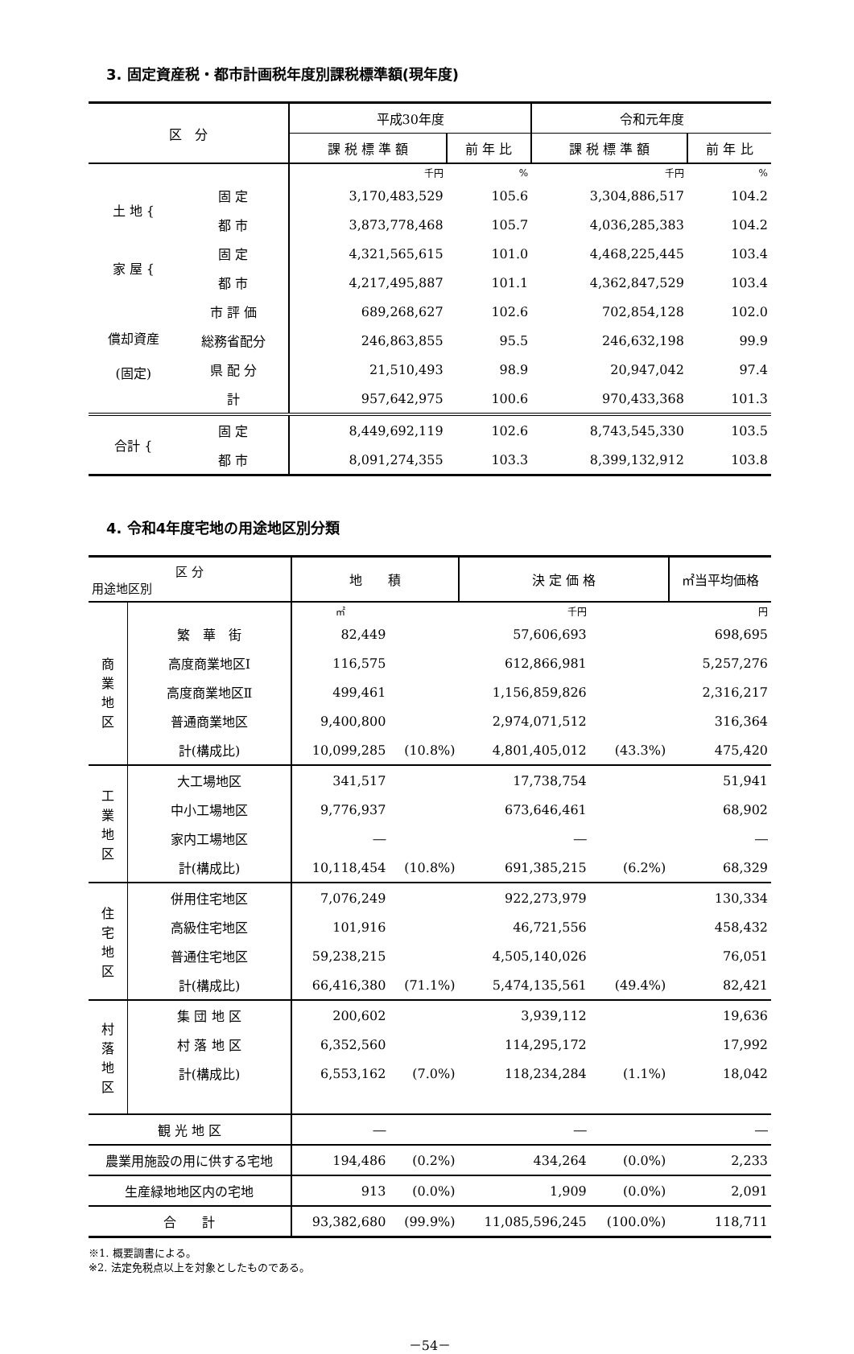3. 固定資産税・都市計画税年度別課税標準額(現年度)
| 区 分 | | 平成30年度 | | 令和元年度 | |
| --- | --- | --- | --- | --- | --- |
| | | 課 税 標 準 額 | 前 年 比 | 課 税 標 準 額 | 前 年 比 |
| | | 千円 | % | 千円 | % |
| 土 地 { | 固 定 | 3,170,483,529 | 105.6 | 3,304,886,517 | 104.2 |
| | 都 市 | 3,873,778,468 | 105.7 | 4,036,285,383 | 104.2 |
| 家 屋 { | 固 定 | 4,321,565,615 | 101.0 | 4,468,225,445 | 103.4 |
| | 都 市 | 4,217,495,887 | 101.1 | 4,362,847,529 | 103.4 |
| 償却資産 (固定) | 市 評 価 | 689,268,627 | 102.6 | 702,854,128 | 102.0 |
| | 総務省配分 | 246,863,855 | 95.5 | 246,632,198 | 99.9 |
| | 県 配 分 | 21,510,493 | 98.9 | 20,947,042 | 97.4 |
| | 計 | 957,642,975 | 100.6 | 970,433,368 | 101.3 |
| 合計 { | 固 定 | 8,449,692,119 | 102.6 | 8,743,545,330 | 103.5 |
| | 都 市 | 8,091,274,355 | 103.3 | 8,399,132,912 | 103.8 |
4. 令和4年度宅地の用途地区別分類
| 区 分 用途地区別 | | 地 積 | | 決 定 価 格 | | ㎡当平均価格 |
| --- | --- | --- | --- | --- | --- | --- |
| | | ㎡ | | 千円 | | 円 |
| 商 業 地 区 | 繁 華 街 | 82,449 | | 57,606,693 | | 698,695 |
| | 高度商業地区Ⅰ | 116,575 | | 612,866,981 | | 5,257,276 |
| | 高度商業地区Ⅱ | 499,461 | | 1,156,859,826 | | 2,316,217 |
| | 普通商業地区 | 9,400,800 | | 2,974,071,512 | | 316,364 |
| | 計(構成比) | 10,099,285 | (10.8%) | 4,801,405,012 | (43.3%) | 475,420 |
| 工 業 地 区 | 大工場地区 | 341,517 | | 17,738,754 | | 51,941 |
| | 中小工場地区 | 9,776,937 | | 673,646,461 | | 68,902 |
| | 家内工場地区 | ― | | ― | | ― |
| | 計(構成比) | 10,118,454 | (10.8%) | 691,385,215 | (6.2%) | 68,329 |
| 住 宅 地 区 | 併用住宅地区 | 7,076,249 | | 922,273,979 | | 130,334 |
| | 高級住宅地区 | 101,916 | | 46,721,556 | | 458,432 |
| | 普通住宅地区 | 59,238,215 | | 4,505,140,026 | | 76,051 |
| | 計(構成比) | 66,416,380 | (71.1%) | 5,474,135,561 | (49.4%) | 82,421 |
| 村 落 地 区 | 集 団 地 区 | 200,602 | | 3,939,112 | | 19,636 |
| | 村 落 地 区 | 6,352,560 | | 114,295,172 | | 17,992 |
| | 計(構成比) | 6,553,162 | (7.0%) | 118,234,284 | (1.1%) | 18,042 |
| 観 光 地 区 | | ― | | ― | | ― |
| 農業用施設の用に供する宅地 | | 194,486 | (0.2%) | 434,264 | (0.0%) | 2,233 |
| 生産緑地地区内の宅地 | | 913 | (0.0%) | 1,909 | (0.0%) | 2,091 |
| 合 計 | | 93,382,680 | (99.9%) | 11,085,596,245 | (100.0%) | 118,711 |
※1. 概要調書による。
※2. 法定免税点以上を対象としたものである。
－54－